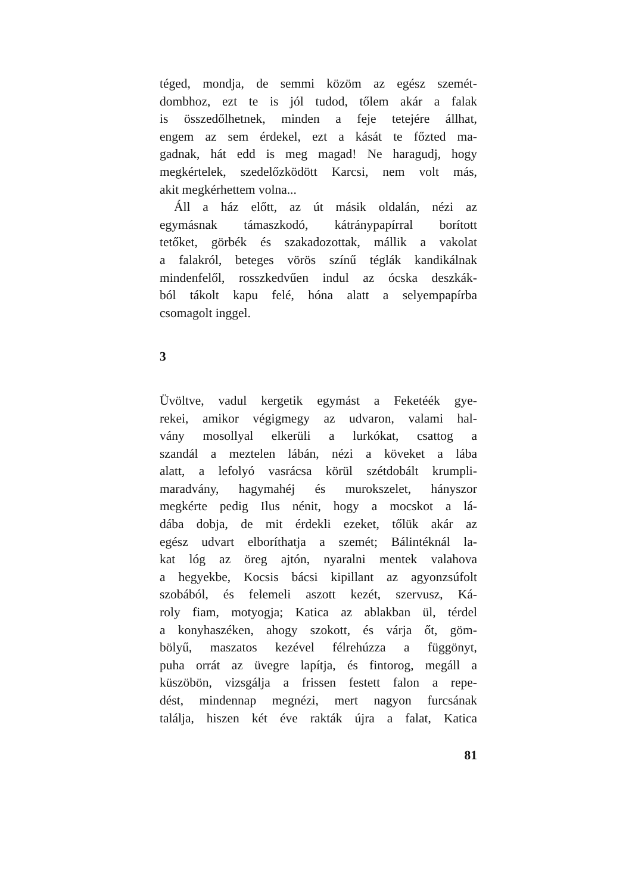téged, mondja, de semmi közöm az egész szemét-
dombhoz, ezt te is jól tudod, tőlem akár a falak
is összedőlhetnek, minden a feje tetejére állhat,
engem az sem érdekel, ezt a kását te főzted ma-
gadnak, hát edd is meg magad! Ne haragudj, hogy
megkértelek, szedelőzködött Karcsi, nem volt más,
akit megkérhettem volna...
Áll a ház előtt, az út másik oldalán, nézi az
egymásnak támaszkodó, kátránypapírral borított
tetőket, görbék és szakadozottak, mállik a vakolat
a falakról, beteges vörös színű téglák kandikálnak
mindenfelől, rosszkedvűen indul az ócska deszkák-
ból tákolt kapu felé, hóna alatt a selyempapírba
csomagolt inggel.
3
Üvöltve, vadul kergetik egymást a Feketéék gye-
rekei, amikor végigmegy az udvaron, valami hal-
vány mosollyal elkerüli a lurkókat, csattog a
szandál a meztelen lábán, nézi a köveket a lába
alatt, a lefolyó vasrácsa körül szétdobált krumpli-
maradvány, hagymahéj és murokszelet, hányszor
megkérte pedig Ilus nénit, hogy a mocskot a lá-
dába dobja, de mit érdekli ezeket, tőlük akár az
egész udvart elboríthatja a szemét; Bálintéknál la-
kat lóg az öreg ajtón, nyaralni mentek valahova
a hegyekbe, Kocsis bácsi kipillant az agyonzsúfolt
szobából, és felemeli aszott kezét, szervusz, Ká-
roly fiam, motyogja; Katica az ablakban ül, térdel
a konyhaszéken, ahogy szokott, és várja őt, göm-
bölyű, maszatos kezével félrehúzza a függönyt,
puha orrát az üvegre lapítja, és fintorog, megáll a
küszöbön, vizsgálja a frissen festett falon a repe-
dést, mindennap megnézi, mert nagyon furcsának
találja, hiszen két éve rakták újra a falat, Katica
81